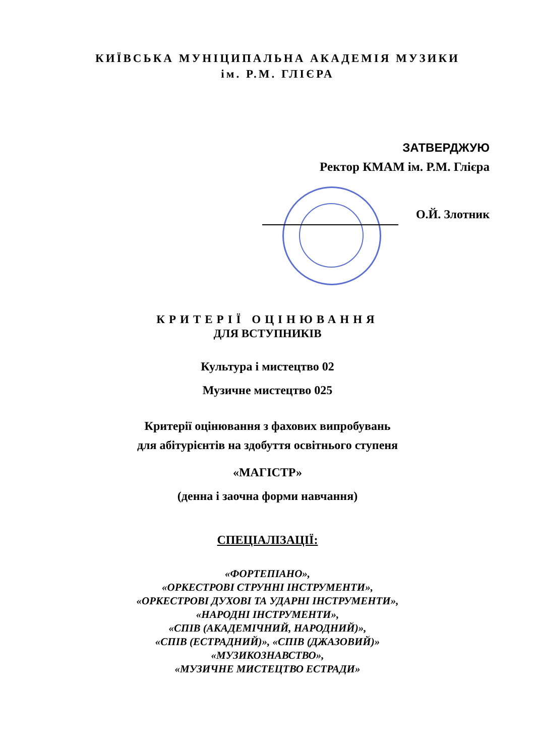КИЇВСЬКА МУНІЦИПАЛЬНА АКАДЕМІЯ МУЗИКИ
ім. Р.М. ГЛІЄРА
ЗАТВЕРДЖУЮ
Ректор КМАМ ім. Р.М. Глієра
О.Й. Злотник
КРИТЕРІЇ ОЦІНЮВАННЯ
ДЛЯ ВСТУПНИКІВ
Культура і мистецтво 02
Музичне мистецтво 025
Критерії оцінювання з фахових випробувань
для абітурієнтів на здобуття освітнього ступеня
«МАГІСТР»
(денна і заочна форми навчання)
СПЕЦІАЛІЗАЦІЇ:
«ФОРТЕПІАНО»,
«ОРКЕСТРОВІ СТРУННІ ІНСТРУМЕНТИ»,
«ОРКЕСТРОВІ ДУХОВІ ТА УДАРНІ ІНСТРУМЕНТИ»,
«НАРОДНІ ІНСТРУМЕНТИ»,
«СПІВ (АКАДЕМІЧНИЙ, НАРОДНИЙ)»,
«СПІВ (ЕСТРАДНИЙ)», «СПІВ (ДЖАЗОВИЙ)»
«МУЗИКОЗНАВСТВО»,
«МУЗИЧНЕ МИСТЕЦТВО ЕСТРАДИ»